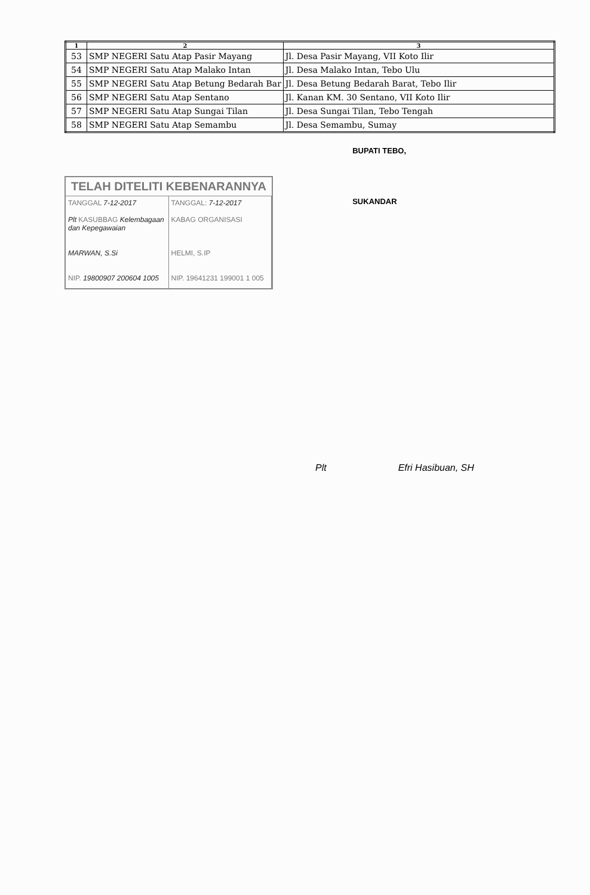| 1 | 2 | 3 |
| --- | --- | --- |
| 53 | SMP NEGERI Satu Atap Pasir Mayang | Jl. Desa Pasir Mayang, VII Koto Ilir |
| 54 | SMP NEGERI Satu Atap Malako Intan | Jl. Desa Malako Intan, Tebo Ulu |
| 55 | SMP NEGERI Satu Atap Betung Bedarah Bar | Jl. Desa Betung Bedarah Barat, Tebo Ilir |
| 56 | SMP NEGERI Satu Atap Sentano | Jl. Kanan KM. 30 Sentano, VII Koto Ilir |
| 57 | SMP NEGERI Satu Atap Sungai Tilan | Jl. Desa Sungai Tilan, Tebo Tengah |
| 58 | SMP NEGERI Satu Atap Semambu | Jl. Desa Semambu, Sumay |
TELAH DITELITI KEBENARANNYA
TANGGAL 7-12-2017 TANGGAL: 7-12-2017
Plt KASUBBAG Kelembagaan dan Kepegawaian
MARWAN, S.Si
KABAG ORGANISASI
HELMI, S.IP
NIP. 19800907 200604 1005 NIP. 19641231 199001 1 005
BUPATI TEBO,
SUKANDAR
Plt Efri Hasibuan, SH